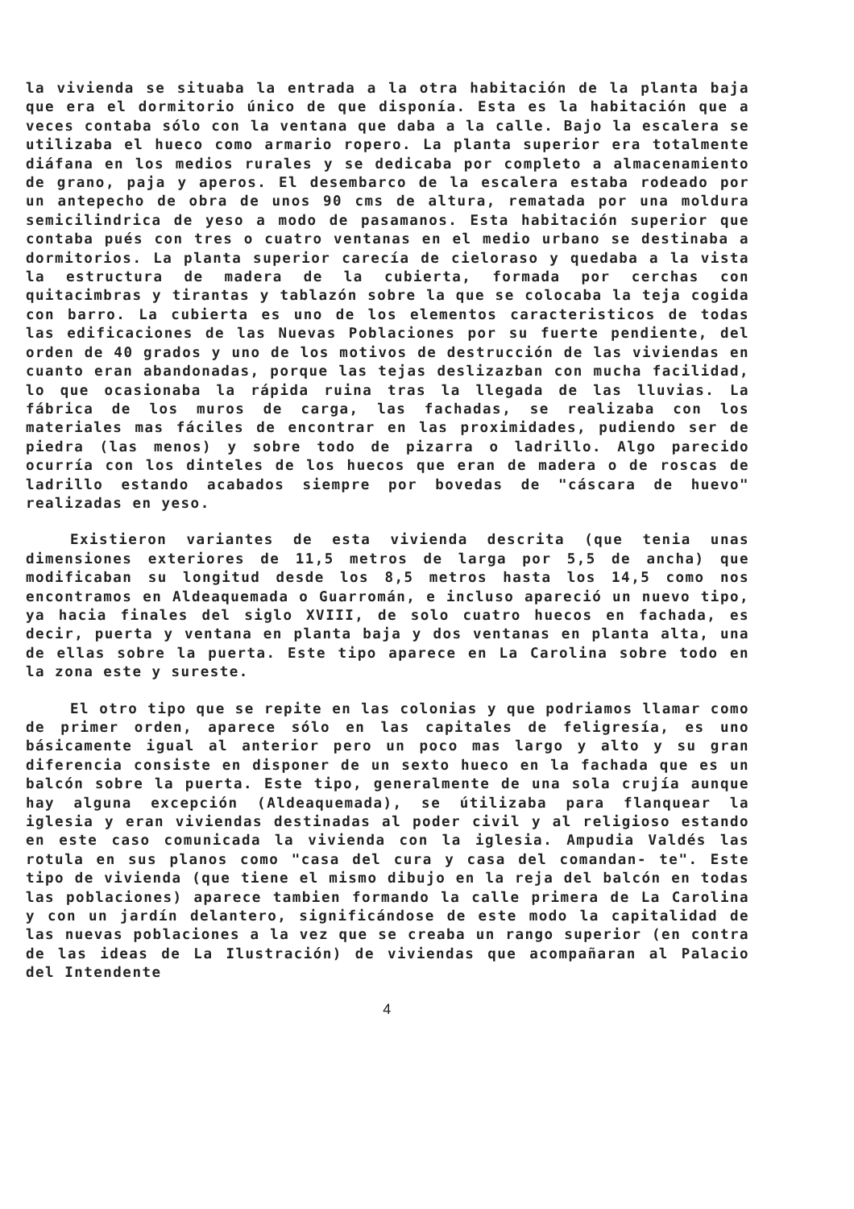la vivienda se situaba la entrada a la otra habitación de la planta baja que era el dormitorio único de que disponía. Esta es la habitación que a veces contaba sólo con la ventana que daba a la calle. Bajo la escalera se utilizaba el hueco como armario ropero. La planta superior era totalmente diáfana en los medios rurales y se dedicaba por completo a almacenamiento de grano, paja y aperos. El desembarco de la escalera estaba rodeado por un antepecho de obra de unos 90 cms de altura, rematada por una moldura semicilindrica de yeso a modo de pasamanos. Esta habitación superior que contaba pués con tres o cuatro ventanas en el medio urbano se destinaba a dormitorios. La planta superior carecía de cieloraso y quedaba a la vista la estructura de madera de la cubierta, formada por cerchas con quitacimbras y tirantas y tablazón sobre la que se colocaba la teja cogida con barro. La cubierta es uno de los elementos caracteristicos de todas las edificaciones de las Nuevas Poblaciones por su fuerte pendiente, del orden de 40 grados y uno de los motivos de destrucción de las viviendas en cuanto eran abandonadas, porque las tejas deslizazban con mucha facilidad, lo que ocasionaba la rápida ruina tras la llegada de las lluvias. La fábrica de los muros de carga, las fachadas, se realizaba con los materiales mas fáciles de encontrar en las proximidades, pudiendo ser de piedra (las menos) y sobre todo de pizarra o ladrillo. Algo parecido ocurría con los dinteles de los huecos que eran de madera o de roscas de ladrillo estando acabados siempre por bovedas de "cáscara de huevo" realizadas en yeso.
Existieron variantes de esta vivienda descrita (que tenia unas dimensiones exteriores de 11,5 metros de larga por 5,5 de ancha) que modificaban su longitud desde los 8,5 metros hasta los 14,5 como nos encontramos en Aldeaquemada o Guarromán, e incluso apareció un nuevo tipo, ya hacia finales del siglo XVIII, de solo cuatro huecos en fachada, es decir, puerta y ventana en planta baja y dos ventanas en planta alta, una de ellas sobre la puerta. Este tipo aparece en La Carolina sobre todo en la zona este y sureste.
El otro tipo que se repite en las colonias y que podriamos llamar como de primer orden, aparece sólo en las capitales de feligresía, es uno básicamente igual al anterior pero un poco mas largo y alto y su gran diferencia consiste en disponer de un sexto hueco en la fachada que es un balcón sobre la puerta. Este tipo, generalmente de una sola crujía aunque hay alguna excepción (Aldeaquemada), se útilizaba para flanquear la iglesia y eran viviendas destinadas al poder civil y al religioso estando en este caso comunicada la vivienda con la iglesia. Ampudia Valdés las rotula en sus planos como "casa del cura y casa del comandan- te". Este tipo de vivienda (que tiene el mismo dibujo en la reja del balcón en todas las poblaciones) aparece tambien formando la calle primera de La Carolina y con un jardín delantero, significándose de este modo la capitalidad de las nuevas poblaciones a la vez que se creaba un rango superior (en contra de las ideas de La Ilustración) de viviendas que acompañaran al Palacio del Intendente
4